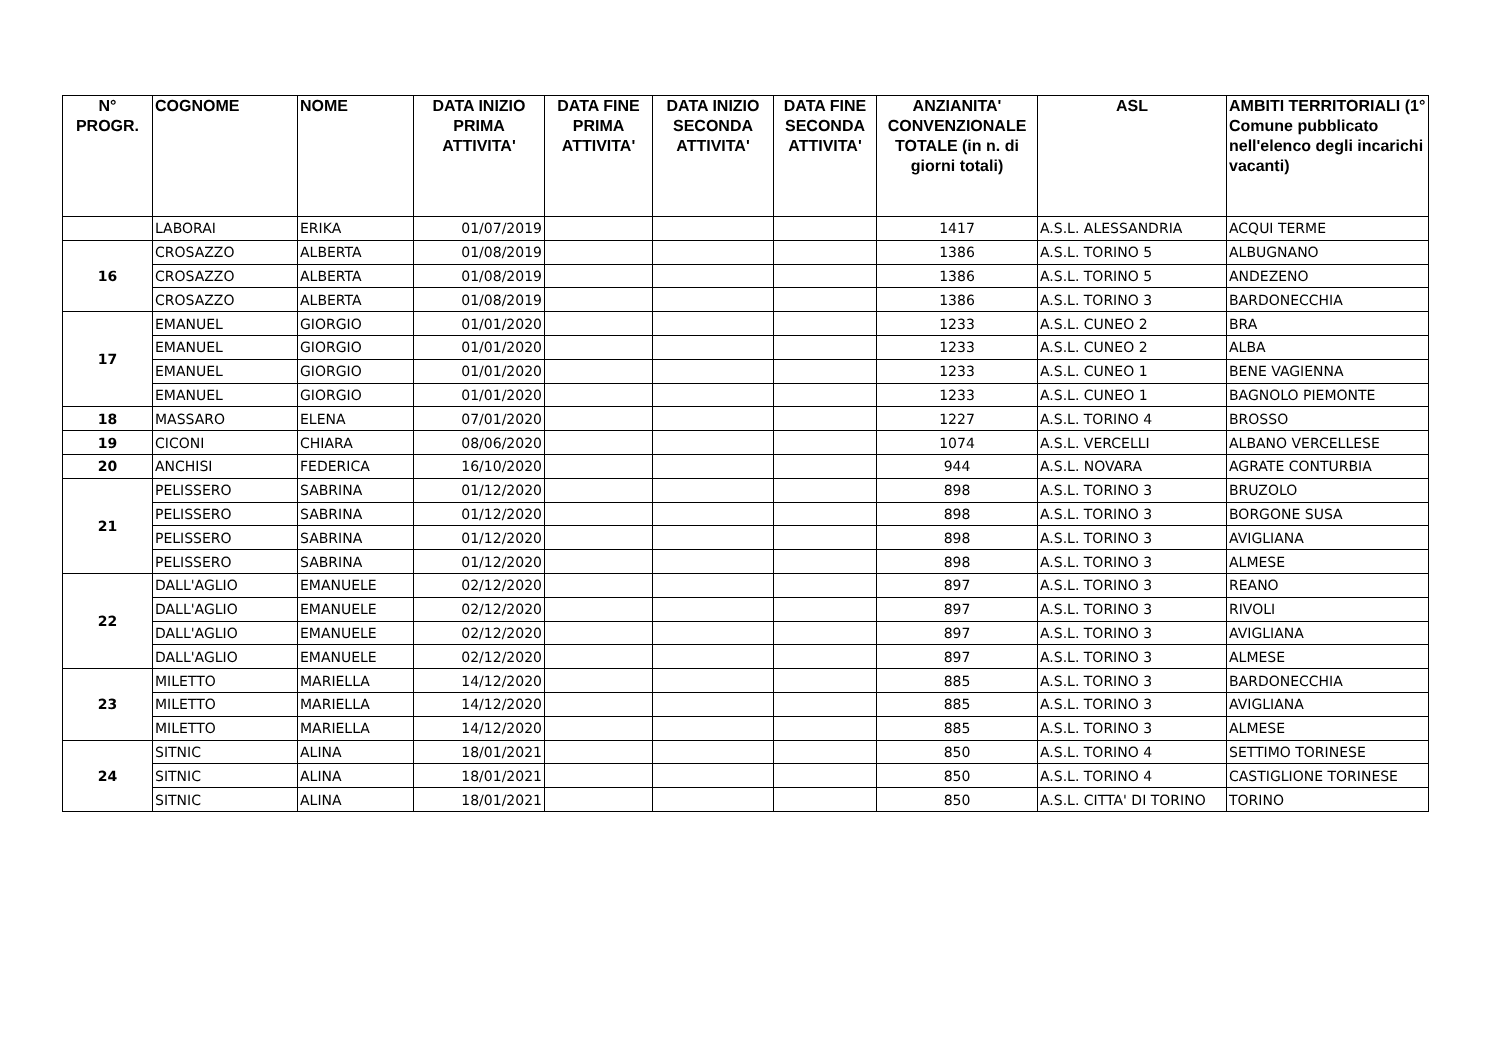| N° PROGR. | COGNOME | NOME | DATA INIZIO PRIMA ATTIVITA' | DATA FINE PRIMA ATTIVITA' | DATA INIZIO SECONDA ATTIVITA' | DATA FINE SECONDA ATTIVITA' | ANZIANITA' CONVENZIONALE TOTALE (in n. di giorni totali) | ASL | AMBITI TERRITORIALI (1° Comune pubblicato nell'elenco degli incarichi vacanti) |
| --- | --- | --- | --- | --- | --- | --- | --- | --- | --- |
| | LABORAI | ERIKA | 01/07/2019 | | | | 1417 | A.S.L. ALESSANDRIA | ACQUI TERME |
| 16 | CROSAZZO | ALBERTA | 01/08/2019 | | | | 1386 | A.S.L. TORINO 5 | ALBUGNANO |
| | CROSAZZO | ALBERTA | 01/08/2019 | | | | 1386 | A.S.L. TORINO 5 | ANDEZENO |
| | CROSAZZO | ALBERTA | 01/08/2019 | | | | 1386 | A.S.L. TORINO 3 | BARDONECCHIA |
| 17 | EMANUEL | GIORGIO | 01/01/2020 | | | | 1233 | A.S.L. CUNEO 2 | BRA |
| | EMANUEL | GIORGIO | 01/01/2020 | | | | 1233 | A.S.L. CUNEO 2 | ALBA |
| | EMANUEL | GIORGIO | 01/01/2020 | | | | 1233 | A.S.L. CUNEO 1 | BENE VAGIENNA |
| | EMANUEL | GIORGIO | 01/01/2020 | | | | 1233 | A.S.L. CUNEO 1 | BAGNOLO PIEMONTE |
| 18 | MASSARO | ELENA | 07/01/2020 | | | | 1227 | A.S.L. TORINO 4 | BROSSO |
| 19 | CICONI | CHIARA | 08/06/2020 | | | | 1074 | A.S.L. VERCELLI | ALBANO VERCELLESE |
| 20 | ANCHISI | FEDERICA | 16/10/2020 | | | | 944 | A.S.L. NOVARA | AGRATE CONTURBIA |
| 21 | PELISSERO | SABRINA | 01/12/2020 | | | | 898 | A.S.L. TORINO 3 | BRUZOLO |
| | PELISSERO | SABRINA | 01/12/2020 | | | | 898 | A.S.L. TORINO 3 | BORGONE SUSA |
| | PELISSERO | SABRINA | 01/12/2020 | | | | 898 | A.S.L. TORINO 3 | AVIGLIANA |
| | PELISSERO | SABRINA | 01/12/2020 | | | | 898 | A.S.L. TORINO 3 | ALMESE |
| 22 | DALL'AGLIO | EMANUELE | 02/12/2020 | | | | 897 | A.S.L. TORINO 3 | REANO |
| | DALL'AGLIO | EMANUELE | 02/12/2020 | | | | 897 | A.S.L. TORINO 3 | RIVOLI |
| | DALL'AGLIO | EMANUELE | 02/12/2020 | | | | 897 | A.S.L. TORINO 3 | AVIGLIANA |
| | DALL'AGLIO | EMANUELE | 02/12/2020 | | | | 897 | A.S.L. TORINO 3 | ALMESE |
| 23 | MILETTO | MARIELLA | 14/12/2020 | | | | 885 | A.S.L. TORINO 3 | BARDONECCHIA |
| | MILETTO | MARIELLA | 14/12/2020 | | | | 885 | A.S.L. TORINO 3 | AVIGLIANA |
| | MILETTO | MARIELLA | 14/12/2020 | | | | 885 | A.S.L. TORINO 3 | ALMESE |
| 24 | SITNIC | ALINA | 18/01/2021 | | | | 850 | A.S.L. TORINO 4 | SETTIMO TORINESE |
| | SITNIC | ALINA | 18/01/2021 | | | | 850 | A.S.L. TORINO 4 | CASTIGLIONE TORINESE |
| | SITNIC | ALINA | 18/01/2021 | | | | 850 | A.S.L. CITTA' DI TORINO | TORINO |